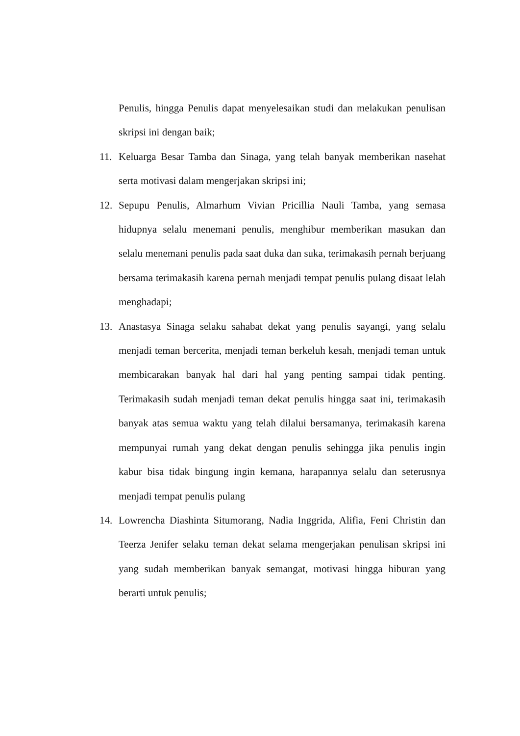Penulis, hingga Penulis dapat menyelesaikan studi dan melakukan penulisan skripsi ini dengan baik;
11. Keluarga Besar Tamba dan Sinaga, yang telah banyak memberikan nasehat serta motivasi dalam mengerjakan skripsi ini;
12. Sepupu Penulis, Almarhum Vivian Pricillia Nauli Tamba, yang semasa hidupnya selalu menemani penulis, menghibur memberikan masukan dan selalu menemani penulis pada saat duka dan suka, terimakasih pernah berjuang bersama terimakasih karena pernah menjadi tempat penulis pulang disaat lelah menghadapi;
13. Anastasya Sinaga selaku sahabat dekat yang penulis sayangi, yang selalu menjadi teman bercerita, menjadi teman berkeluh kesah, menjadi teman untuk membicarakan banyak hal dari hal yang penting sampai tidak penting. Terimakasih sudah menjadi teman dekat penulis hingga saat ini, terimakasih banyak atas semua waktu yang telah dilalui bersamanya, terimakasih karena mempunyai rumah yang dekat dengan penulis sehingga jika penulis ingin kabur bisa tidak bingung ingin kemana, harapannya selalu dan seterusnya menjadi tempat penulis pulang
14. Lowrencha Diashinta Situmorang, Nadia Inggrida, Alifia, Feni Christin dan Teerza Jenifer selaku teman dekat selama mengerjakan penulisan skripsi ini yang sudah memberikan banyak semangat, motivasi hingga hiburan yang berarti untuk penulis;